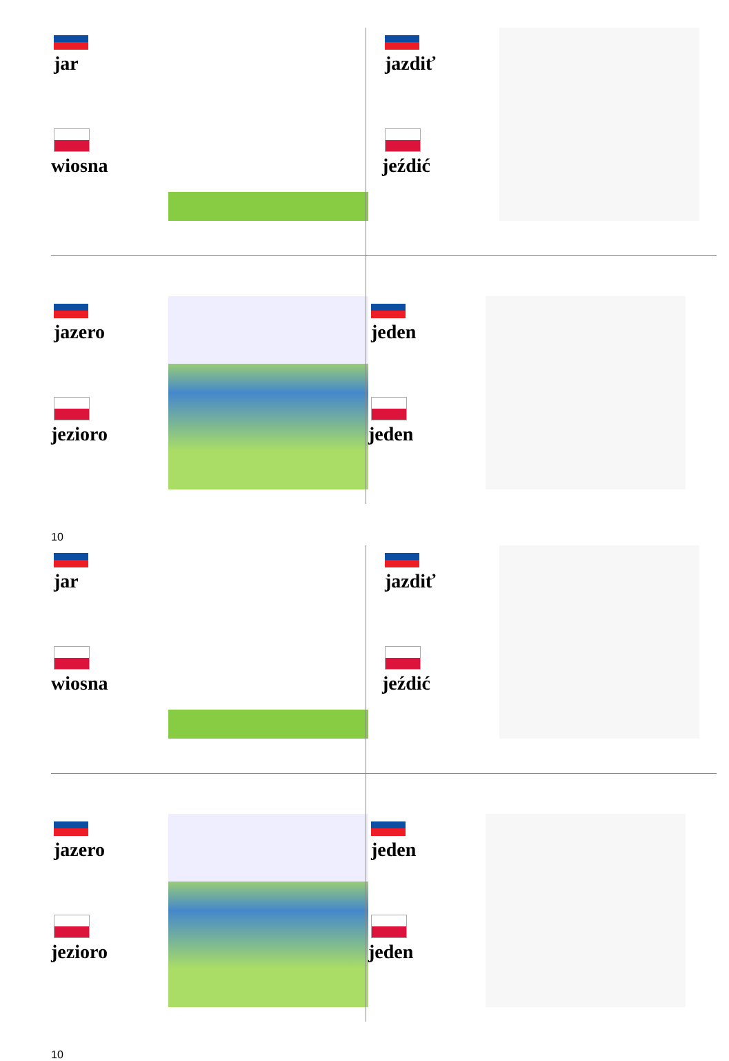jar
wiosna
jazdiť
jeźdić
jazero
jezioro
jeden
jeden
10
jar
wiosna
jazdiť
jeźdić
jazero
jezioro
jeden
jeden
10